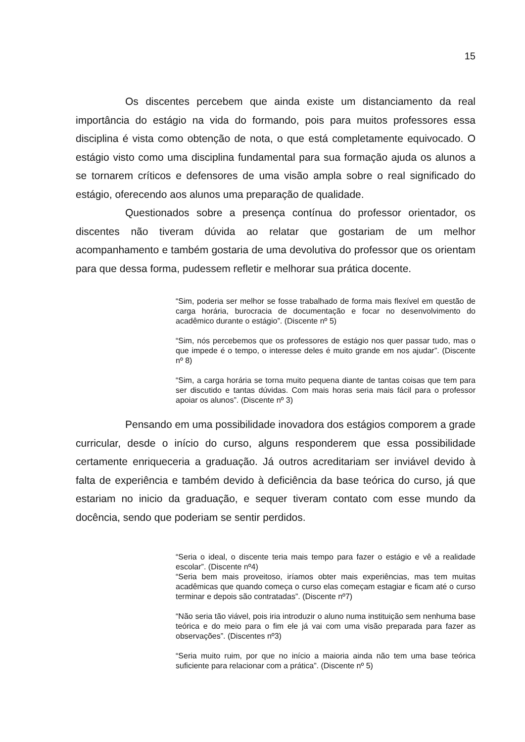15
Os discentes percebem que ainda existe um distanciamento da real importância do estágio na vida do formando, pois para muitos professores essa disciplina é vista como obtenção de nota, o que está completamente equivocado. O estágio visto como uma disciplina fundamental para sua formação ajuda os alunos a se tornarem críticos e defensores de uma visão ampla sobre o real significado do estágio, oferecendo aos alunos uma preparação de qualidade.
Questionados sobre a presença contínua do professor orientador, os discentes não tiveram dúvida ao relatar que gostariam de um melhor acompanhamento e também gostaria de uma devolutiva do professor que os orientam para que dessa forma, pudessem refletir e melhorar sua prática docente.
“Sim, poderia ser melhor se fosse trabalhado de forma mais flexível em questão de carga horária, burocracia de documentação e focar no desenvolvimento do acadêmico durante o estágio”. (Discente nº 5)
“Sim, nós percebemos que os professores de estágio nos quer passar tudo, mas o que impede é o tempo, o interesse deles é muito grande em nos ajudar”. (Discente nº 8)
“Sim, a carga horária se torna muito pequena diante de tantas coisas que tem para ser discutido e tantas dúvidas. Com mais horas seria mais fácil para o professor apoiar os alunos”. (Discente nº 3)
Pensando em uma possibilidade inovadora dos estágios comporem a grade curricular, desde o início do curso, alguns responderem que essa possibilidade certamente enriqueceria a graduação. Já outros acreditariam ser inviável devido à falta de experiência e também devido à deficiência da base teórica do curso, já que estariam no inicio da graduação, e sequer tiveram contato com esse mundo da docência, sendo que poderiam se sentir perdidos.
“Seria o ideal, o discente teria mais tempo para fazer o estágio e vê a realidade escolar”. (Discente nº4)
“Seria bem mais proveitoso, iríamos obter mais experiências, mas tem muitas acadêmicas que quando começa o curso elas começam estagiar e ficam até o curso terminar e depois são contratadas”. (Discente nº7)
“Não seria tão viável, pois iria introduzir o aluno numa instituição sem nenhuma base teórica e do meio para o fim ele já vai com uma visão preparada para fazer as observações”. (Discentes nº3)
“Seria muito ruim, por que no início a maioria ainda não tem uma base teórica suficiente para relacionar com a prática”. (Discente nº 5)